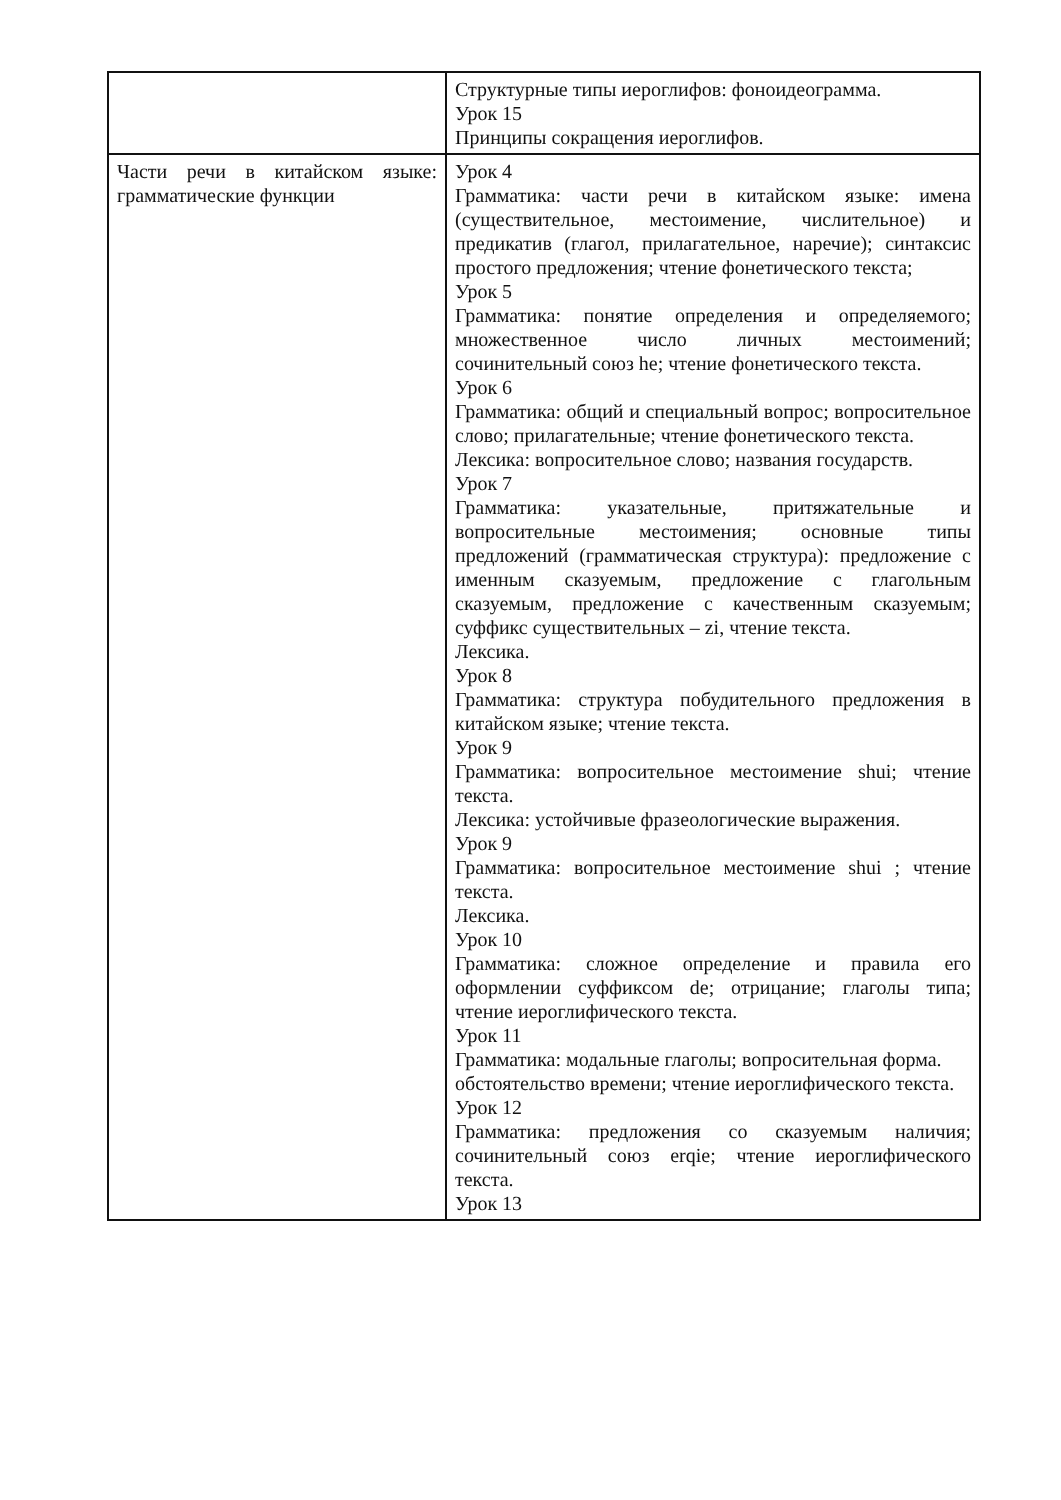| | Структурные типы иероглифов: фоноидеограмма. Урок 15 Принципы сокращения иероглифов. |
| Части речи в китайском языке: грамматические функции | Урок 4 Грамматика: части речи в китайском языке: имена (существительное, местоимение, числительное) и предикатив (глагол, прилагательное, наречие); синтаксис простого предложения; чтение фонетического текста; Урок 5 Грамматика: понятие определения и определяемого; множественное число личных местоимений; сочинительный союз he; чтение фонетического текста. Урок 6 Грамматика: общий и специальный вопрос; вопросительное слово; прилагательные; чтение фонетического текста. Лексика: вопросительное слово; названия государств. Урок 7 Грамматика: указательные, притяжательные и вопросительные местоимения; основные типы предложений (грамматическая структура): предложение с именным сказуемым, предложение с глагольным сказуемым, предложение с качественным сказуемым; суффикс существительных – zi, чтение текста. Лексика. Урок 8 Грамматика: структура побудительного предложения в китайском языке; чтение текста. Урок 9 Грамматика: вопросительное местоимение shui; чтение текста. Лексика: устойчивые фразеологические выражения. Урок 9 Грамматика: вопросительное местоимение shui ; чтение текста. Лексика. Урок 10 Грамматика: сложное определение и правила его оформлении суффиксом de; отрицание; глаголы типа; чтение иероглифического текста. Урок 11 Грамматика: модальные глаголы; вопросительная форма. обстоятельство времени; чтение иероглифического текста. Урок 12 Грамматика: предложения со сказуемым наличия; сочинительный союз erqie; чтение иероглифического текста. Урок 13 |